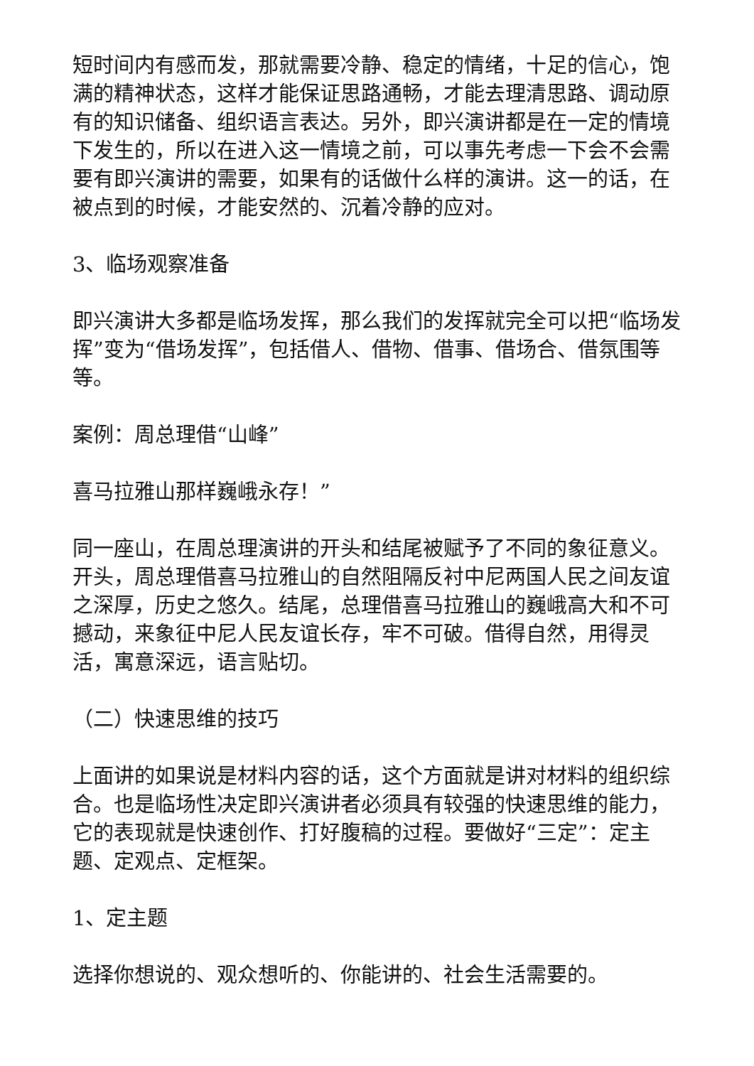短时间内有感而发，那就需要冷静、稳定的情绪，十足的信心，饱满的精神状态，这样才能保证思路通畅，才能去理清思路、调动原有的知识储备、组织语言表达。另外，即兴演讲都是在一定的情境下发生的，所以在进入这一情境之前，可以事先考虑一下会不会需要有即兴演讲的需要，如果有的话做什么样的演讲。这一的话，在被点到的时候，才能安然的、沉着冷静的应对。
3、临场观察准备
即兴演讲大多都是临场发挥，那么我们的发挥就完全可以把“临场发挥”变为“借场发挥”，包括借人、借物、借事、借场合、借氛围等等。
案例：周总理借“山峰”
喜马拉雅山那样巍峨永存！”
同一座山，在周总理演讲的开头和结尾被赋予了不同的象征意义。开头，周总理借喜马拉雅山的自然阻隔反衬中尼两国人民之间友谊之深厚，历史之悠久。结尾，总理借喜马拉雅山的巍峨高大和不可撼动，来象征中尼人民友谊长存，牢不可破。借得自然，用得灵活，寓意深远，语言贴切。
（二）快速思维的技巧
上面讲的如果说是材料内容的话，这个方面就是讲对材料的组织综合。也是临场性决定即兴演讲者必须具有较强的快速思维的能力，它的表现就是快速创作、打好腹稿的过程。要做好“三定”：定主题、定观点、定框架。
1、定主题
选择你想说的、观众想听的、你能讲的、社会生活需要的。